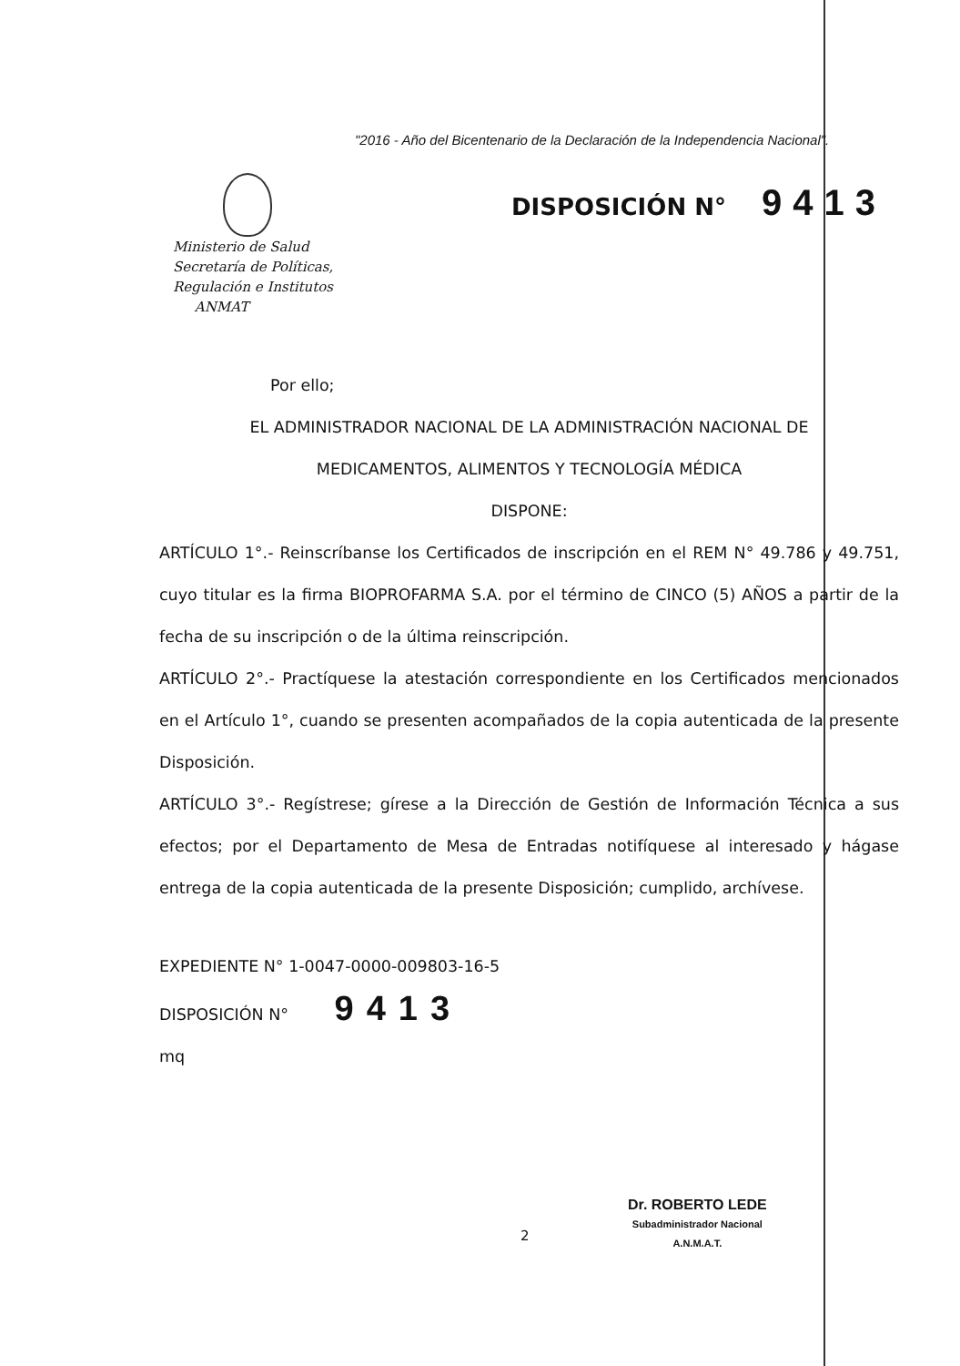"2016 - Año del Bicentenario de la Declaración de la Independencia Nacional".
Ministerio de Salud
Secretaría de Políticas,
Regulación e Institutos
ANMAT
DISPOSICIÓN N° 9413
Por ello;
EL ADMINISTRADOR NACIONAL DE LA ADMINISTRACIÓN NACIONAL DE
MEDICAMENTOS, ALIMENTOS Y TECNOLOGÍA MÉDICA
DISPONE:
ARTÍCULO 1°.- Reinscríbanse los Certificados de inscripción en el REM N° 49.786 y 49.751, cuyo titular es la firma BIOPROFARMA S.A. por el término de CINCO (5) AÑOS a partir de la fecha de su inscripción o de la última reinscripción.
ARTÍCULO 2°.- Practíquese la atestación correspondiente en los Certificados mencionados en el Artículo 1°, cuando se presenten acompañados de la copia autenticada de la presente Disposición.
ARTÍCULO 3°.- Regístrese; gírese a la Dirección de Gestión de Información Técnica a sus efectos; por el Departamento de Mesa de Entradas notifíquese al interesado y hágase entrega de la copia autenticada de la presente Disposición; cumplido, archívese.
EXPEDIENTE N° 1-0047-0000-009803-16-5
DISPOSICIÓN N° 9413
mq
2
Dr. ROBERTO LEDE
Subadministrador Nacional
A.N.M.A.T.